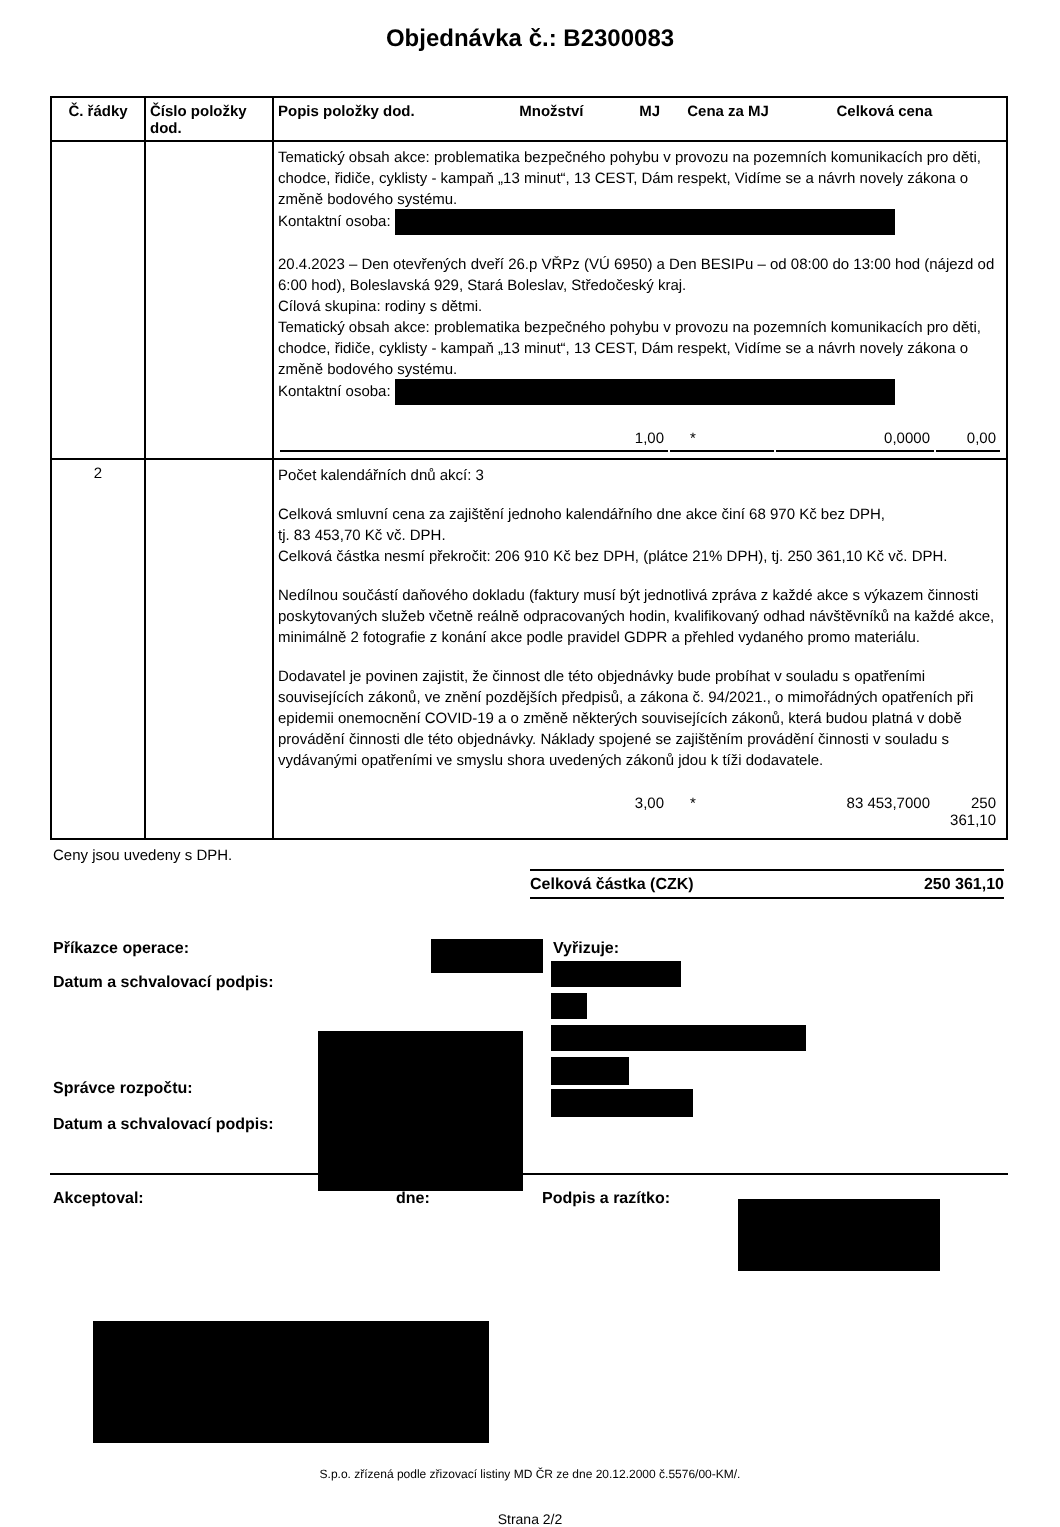Objednávka č.: B2300083
| Č. řádky | Číslo položky dod. | Popis položky dod. | Množství | MJ | Cena za MJ | Celková cena |
| --- | --- | --- | --- | --- | --- | --- |
| | | Tematický obsah akce: problematika bezpečného pohybu v provozu na pozemních komunikacích pro děti, chodce, řidiče, cyklisty - kampaň „13 minut“, 13 CEST, Dám respekt, Vidíme se a návrh novely zákona o změně bodového systému. Kontaktní osoba: 20.4.2023 – Den otevřených dveří 26.p VŘPz (VÚ 6950) a Den BESIPu – od 08:00 do 13:00 hod (nájezd od 6:00 hod), Boleslavská 929, Stará Boleslav, Středočeský kraj. Cílová skupina: rodiny s dětmi. Tematický obsah akce: problematika bezpečného pohybu v provozu na pozemních komunikacích pro děti, chodce, řidiče, cyklisty - kampaň „13 minut“, 13 CEST, Dám respekt, Vidíme se a návrh novely zákona o změně bodového systému. Kontaktní osoba: / 1,00 / * / 0,0000 / 0,00 / | | | | |
| 2 | | Počet kalendářních dnů akcí: 3 Celková smluvní cena za zajištění jednoho kalendářního dne akce činí 68 970 Kč bez DPH, tj. 83 453,70 Kč vč. DPH. Celková částka nesmí překročit: 206 910 Kč bez DPH, (plátce 21% DPH), tj. 250 361,10 Kč vč. DPH. Nedílnou součástí daňového dokladu (faktury musí být jednotlivá zpráva z každé akce s výkazem činnosti poskytovaných služeb včetně reálně odpracovaných hodin, kvalifikovaný odhad návštěvníků na každé akce, minimálně 2 fotografie z konání akce podle pravidel GDPR a přehled vydaného promo materiálu. Dodavatel je povinen zajistit, že činnost dle této objednávky bude probíhat v souladu s opatřeními souvisejících zákonů, ve znění pozdějších předpisů, a zákona č. 94/2021., o mimořádných opatřeních při epidemii onemocnění COVID-19 a o změně některých souvisejících zákonů, která budou platná v době provádění činnosti dle této objednávky. Náklady spojené se zajištěním provádění činnosti v souladu s vydávanými opatřeními ve smyslu shora uvedených zákonů jdou k tíži dodavatele. / 3,00 / * / 83 453,7000 / 250 361,10 / | | | | |
Ceny jsou uvedeny s DPH.
Celková částka (CZK) 250 361,10
Příkazce operace:
Datum a schvalovací podpis:
Správce rozpočtu:
Datum a schvalovací podpis:
Vyřizuje:
Akceptoval: dne: Podpis a razítko:
S.p.o. zřízená podle zřizovací listiny MD ČR ze dne 20.12.2000 č.5576/00-KM/.
Strana 2/2